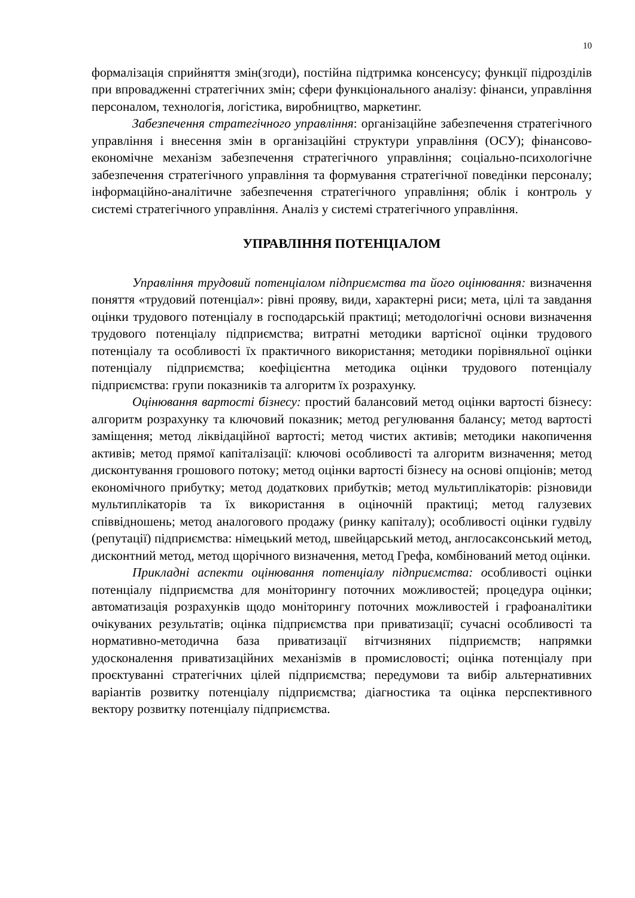10
формалізація сприйняття змін(згоди), постійна підтримка консенсусу; функції підрозділів при впровадженні стратегічних змін; сфери функціонального аналізу: фінанси, управління персоналом, технологія, логістика, виробництво, маркетинг.
Забезпечення стратегічного управління: організаційне забезпечення стратегічного управління і внесення змін в організаційні структури управління (ОСУ); фінансово-економічне механізм забезпечення стратегічного управління; соціально-психологічне забезпечення стратегічного управління та формування стратегічної поведінки персоналу; інформаційно-аналітичне забезпечення стратегічного управління; облік і контроль у системі стратегічного управління. Аналіз у системі стратегічного управління.
УПРАВЛІННЯ ПОТЕНЦІАЛОМ
Управління трудовий потенціалом підприємства та його оцінювання: визначення поняття «трудовий потенціал»: рівні прояву, види, характерні риси; мета, цілі та завдання оцінки трудового потенціалу в господарській практиці; методологічні основи визначення трудового потенціалу підприємства; витратні методики вартісної оцінки трудового потенціалу та особливості їх практичного використання; методики порівняльної оцінки потенціалу підприємства; коефіцієнтна методика оцінки трудового потенціалу підприємства: групи показників та алгоритм їх розрахунку.
Оцінювання вартості бізнесу: простий балансовий метод оцінки вартості бізнесу: алгоритм розрахунку та ключовий показник; метод регулювання балансу; метод вартості заміщення; метод ліквідаційної вартості; метод чистих активів; методики накопичення активів; метод прямої капіталізації: ключові особливості та алгоритм визначення; метод дисконтування грошового потоку; метод оцінки вартості бізнесу на основі опціонів; метод економічного прибутку; метод додаткових прибутків; метод мультиплікаторів: різновиди мультиплікаторів та їх використання в оціночній практиці; метод галузевих співвідношень; метод аналогового продажу (ринку капіталу); особливості оцінки гудвілу (репутації) підприємства: німецький метод, швейцарський метод, англосаксонський метод, дисконтний метод, метод щорічного визначення, метод Грефа, комбінований метод оцінки.
Прикладні аспекти оцінювання потенціалу підприємства: особливості оцінки потенціалу підприємства для моніторингу поточних можливостей; процедура оцінки; автоматизація розрахунків щодо моніторингу поточних можливостей і графоаналітики очікуваних результатів; оцінка підприємства при приватизації; сучасні особливості та нормативно-методична база приватизації вітчизняних підприємств; напрямки удосконалення приватизаційних механізмів в промисловості; оцінка потенціалу при проєктуванні стратегічних цілей підприємства; передумови та вибір альтернативних варіантів розвитку потенціалу підприємства; діагностика та оцінка перспективного вектору розвитку потенціалу підприємства.